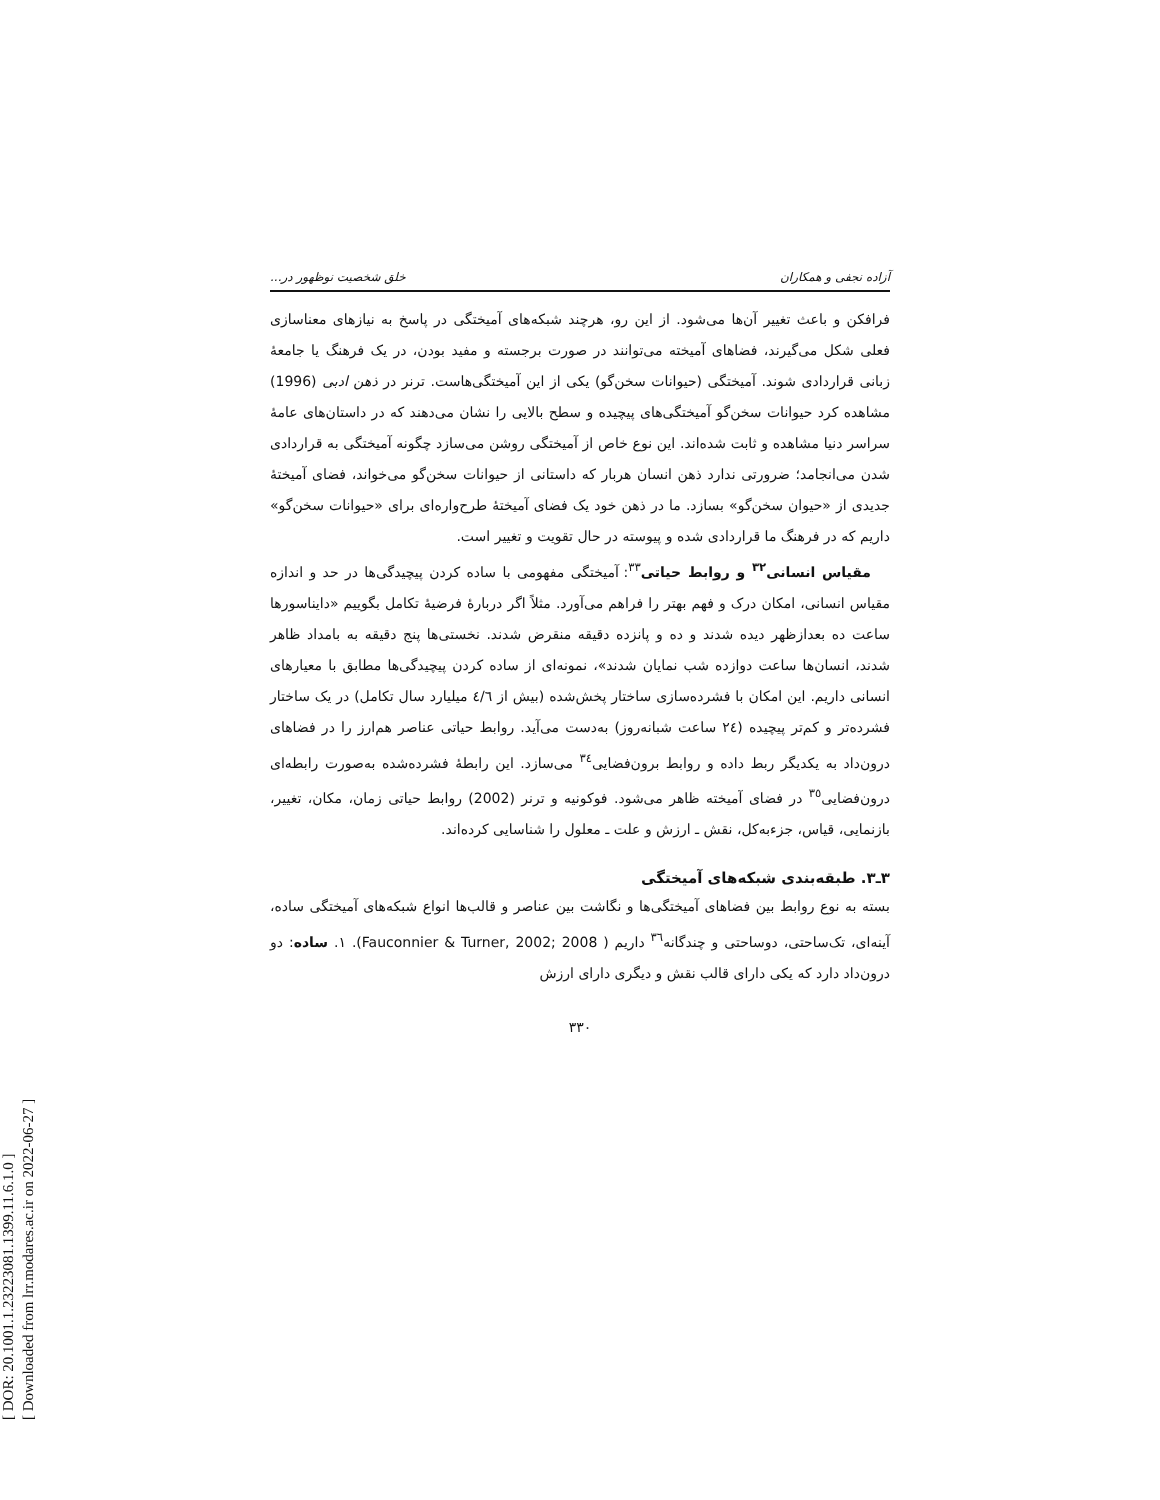[ DOR: 20.1001.1.23223081.1399.11.6.1.0 ]
[ Downloaded from lrr.modares.ac.ir on 2022-06-27 ]
آزاده نجفی و همکاران خلق شخصیت نوظهور در...
فرافکن و باعث تغییر آن‌ها می‌شود. از این رو، هرچند شبکه‌های آمیختگی در پاسخ به نیازهای معناسازی فعلی شکل می‌گیرند، فضاهای آمیخته می‌توانند در صورت برجسته و مفید بودن، در یک فرهنگ یا جامعهٔ زبانی قراردادی شوند. آمیختگی (حیوانات سخن‌گو) یکی از این آمیختگی‌هاست. ترنر در ذهن ادبی (1996) مشاهده کرد حیوانات سخن‌گو آمیختگی‌های پیچیده و سطح بالایی را نشان می‌دهند که در داستان‌های عامهٔ سراسر دنیا مشاهده و ثابت شده‌اند. این نوع خاص از آمیختگی روشن می‌سازد چگونه آمیختگی به قراردادی شدن می‌انجامد؛ ضرورتی ندارد ذهن انسان هربار که داستانی از حیوانات سخن‌گو می‌خواند، فضای آمیختهٔ جدیدی از «حیوان سخن‌گو» بسازد. ما در ذهن خود یک فضای آمیختهٔ طرح‌واره‌ای برای «حیوانات سخن‌گو» داریم که در فرهنگ ما قراردادی شده و پیوسته در حال تقویت و تغییر است.
مقیاس انسانی<sup>۳۲</sup> و روابط حیاتی<sup>۳۳</sup>: آمیختگی مفهومی با ساده کردن پیچیدگی‌ها در حد و اندازه مقیاس انسانی، امکان درک و فهم بهتر را فراهم می‌آورد. مثلاً اگر دربارهٔ فرضیهٔ تکامل بگوییم «دایناسورها ساعت ده بعدازظهر دیده شدند و ده و پانزده دقیقه منقرض شدند. نخستی‌ها پنج دقیقه به بامداد ظاهر شدند، انسان‌ها ساعت دوازده شب نمایان شدند»، نمونه‌ای از ساده کردن پیچیدگی‌ها مطابق با معیارهای انسانی داریم. این امکان با فشرده‌سازی ساختار پخش‌شده (بیش از ٤/٦ میلیارد سال تکامل) در یک ساختار فشرده‌تر و کم‌تر پیچیده (٢٤ ساعت شبانه‌روز) به‌دست می‌آید. روابط حیاتی عناصر هم‌ارز را در فضاهای درون‌داد به یکدیگر ربط داده و روابط برون‌فضایی<sup>۳٤</sup> می‌سازد. این رابطهٔ فشرده‌شده به‌صورت رابطه‌ای درون‌فضایی<sup>۳٥</sup> در فضای آمیخته ظاهر می‌شود. فوکونیه و ترنر (2002) روابط حیاتی زمان، مکان، تغییر، بازنمایی، قیاس، جزءبه‌کل، نقش ـ ارزش و علت ـ معلول را شناسایی کرده‌اند.
۳ـ۳. طبقه‌بندی شبکه‌های آمیختگی
بسته به نوع روابط بین فضاهای آمیختگی‌ها و نگاشت بین عناصر و قالب‌ها انواع شبکه‌های آمیختگی ساده، آینه‌ای، تک‌ساحتی، دوساحتی و چندگانه<sup>۳٦</sup> داریم ( Fauconnier & Turner, 2002; 2008). ۱. ساده: دو درون‌داد دارد که یکی دارای قالب نقش و دیگری دارای ارزش
۳۳۰